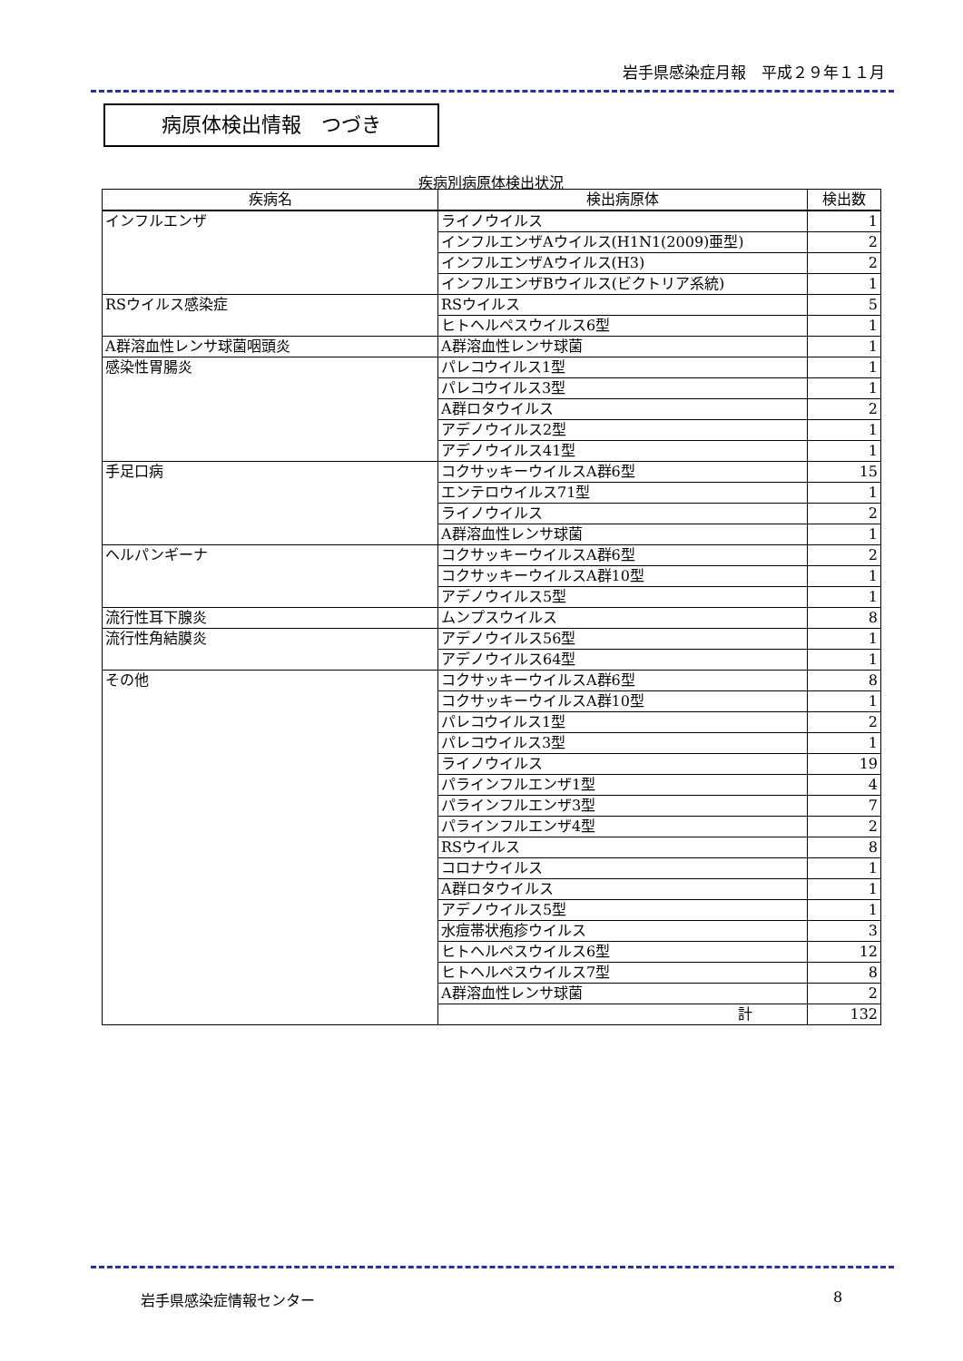岩手県感染症月報　平成２９年１１月
病原体検出情報　つづき
疾病別病原体検出状況
| 疾病名 | 検出病原体 | 検出数 |
| --- | --- | --- |
| インフルエンザ | ライノウイルス | 1 |
| | インフルエンザAウイルス(H1N1(2009)亜型) | 2 |
| | インフルエンザAウイルス(H3) | 2 |
| | インフルエンザBウイルス(ビクトリア系統) | 1 |
| RSウイルス感染症 | RSウイルス | 5 |
| | ヒトヘルペスウイルス6型 | 1 |
| A群溶血性レンサ球菌咽頭炎 | A群溶血性レンサ球菌 | 1 |
| 感染性胃腸炎 | パレコウイルス1型 | 1 |
| | パレコウイルス3型 | 1 |
| | A群ロタウイルス | 2 |
| | アデノウイルス2型 | 1 |
| | アデノウイルス41型 | 1 |
| 手足口病 | コクサッキーウイルスA群6型 | 15 |
| | エンテロウイルス71型 | 1 |
| | ライノウイルス | 2 |
| | A群溶血性レンサ球菌 | 1 |
| ヘルパンギーナ | コクサッキーウイルスA群6型 | 2 |
| | コクサッキーウイルスA群10型 | 1 |
| | アデノウイルス5型 | 1 |
| 流行性耳下腺炎 | ムンプスウイルス | 8 |
| 流行性角結膜炎 | アデノウイルス56型 | 1 |
| | アデノウイルス64型 | 1 |
| その他 | コクサッキーウイルスA群6型 | 8 |
| | コクサッキーウイルスA群10型 | 1 |
| | パレコウイルス1型 | 2 |
| | パレコウイルス3型 | 1 |
| | ライノウイルス | 19 |
| | パラインフルエンザ1型 | 4 |
| | パラインフルエンザ3型 | 7 |
| | パラインフルエンザ4型 | 2 |
| | RSウイルス | 8 |
| | コロナウイルス | 1 |
| | A群ロタウイルス | 1 |
| | アデノウイルス5型 | 1 |
| | 水痘帯状疱疹ウイルス | 3 |
| | ヒトヘルペスウイルス6型 | 12 |
| | ヒトヘルペスウイルス7型 | 8 |
| | A群溶血性レンサ球菌 | 2 |
| | 計 | 132 |
岩手県感染症情報センター 8